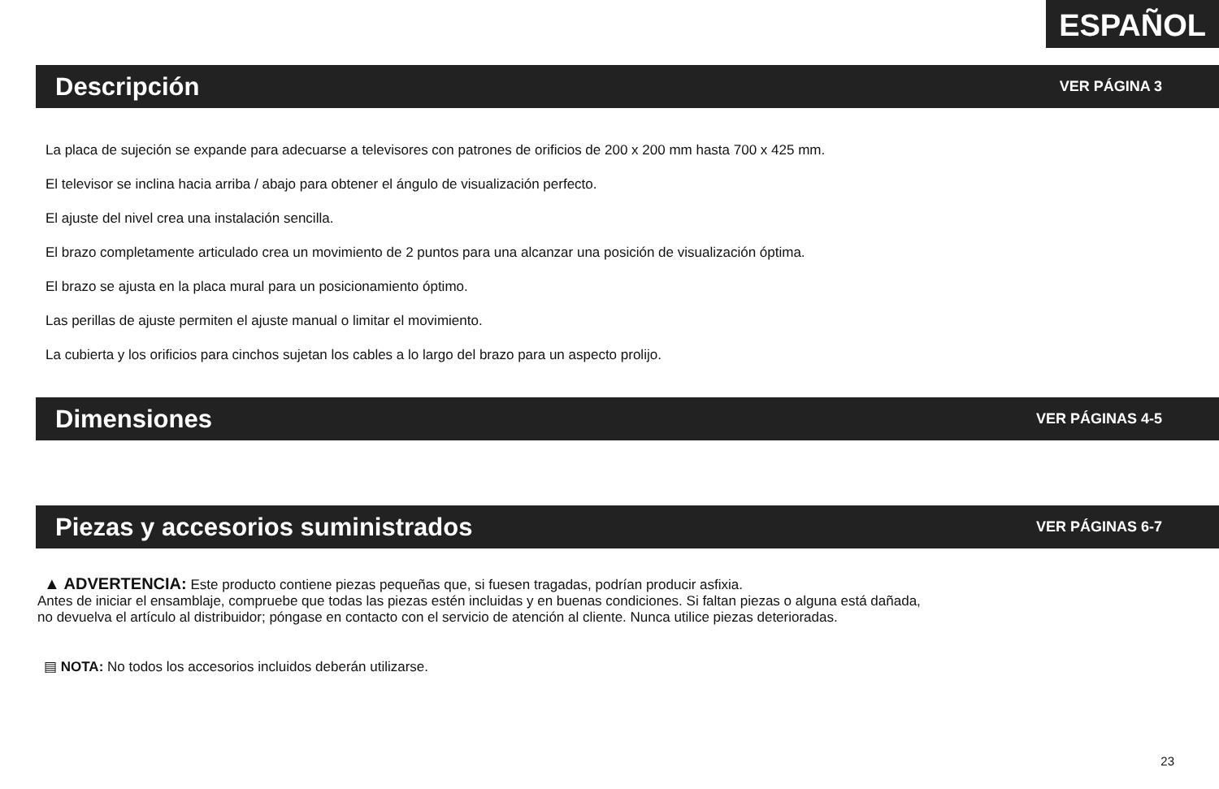ESPAÑOL
Descripción
VER PÁGINA 3
La placa de sujeción se expande para adecuarse a televisores con patrones de orificios de 200 x 200 mm hasta 700 x 425 mm.
El televisor se inclina hacia arriba / abajo para obtener el ángulo de visualización perfecto.
El ajuste del nivel crea una instalación sencilla.
El brazo completamente articulado crea un movimiento de 2 puntos para una alcanzar una posición de visualización óptima.
El brazo se ajusta en la placa mural para un posicionamiento óptimo.
Las perillas de ajuste permiten el ajuste manual o limitar el movimiento.
La cubierta y los orificios para cinchos sujetan los cables a lo largo del brazo para un aspecto prolijo.
Dimensiones
VER PÁGINAS 4-5
Piezas y accesorios suministrados
VER PÁGINAS 6-7
▲ ADVERTENCIA: Este producto contiene piezas pequeñas que, si fuesen tragadas, podrían producir asfixia.
Antes de iniciar el ensamblaje, compruebe que todas las piezas estén incluidas y en buenas condiciones. Si faltan piezas o alguna está dañada,
no devuelva el artículo al distribuidor; póngase en contacto con el servicio de atención al cliente. Nunca utilice piezas deterioradas.
▤ NOTA: No todos los accesorios incluidos deberán utilizarse.
23